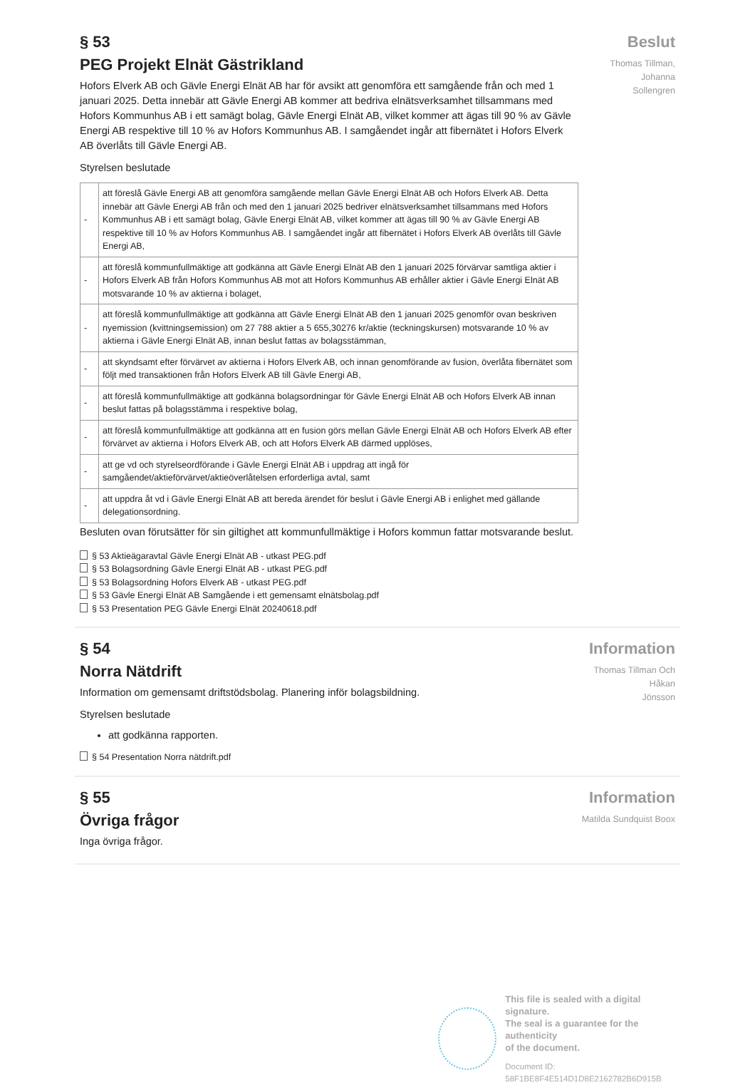§ 53
PEG Projekt Elnät Gästrikland
Hofors Elverk AB och Gävle Energi Elnät AB har för avsikt att genomföra ett samgående från och med 1 januari 2025. Detta innebär att Gävle Energi AB kommer att bedriva elnätsverksamhet tillsammans med Hofors Kommunhus AB i ett samägt bolag, Gävle Energi Elnät AB, vilket kommer att ägas till 90 % av Gävle Energi AB respektive till 10 % av Hofors Kommunhus AB. I samgåendet ingår att fibernätet i Hofors Elverk AB överlåts till Gävle Energi AB.
Styrelsen beslutade
| - | att föreslå Gävle Energi AB att genomföra samgående mellan Gävle Energi Elnät AB och Hofors Elverk AB. Detta innebär att Gävle Energi AB från och med den 1 januari 2025 bedriver elnätsverksamhet tillsammans med Hofors Kommunhus AB i ett samägt bolag, Gävle Energi Elnät AB, vilket kommer att ägas till 90 % av Gävle Energi AB respektive till 10 % av Hofors Kommunhus AB. I samgåendet ingår att fibernätet i Hofors Elverk AB överlåts till Gävle Energi AB, |
| - | att föreslå kommunfullmäktige att godkänna att Gävle Energi Elnät AB den 1 januari 2025 förvärvar samtliga aktier i Hofors Elverk AB från Hofors Kommunhus AB mot att Hofors Kommunhus AB erhåller aktier i Gävle Energi Elnät AB motsvarande 10 % av aktierna i bolaget, |
| - | att föreslå kommunfullmäktige att godkänna att Gävle Energi Elnät AB den 1 januari 2025 genomför ovan beskriven nyemission (kvittningsemission) om 27 788 aktier a 5 655,30276 kr/aktie (teckningskursen) motsvarande 10 % av aktierna i Gävle Energi Elnät AB, innan beslut fattas av bolagsstämman, |
| - | att skyndsamt efter förvärvet av aktierna i Hofors Elverk AB, och innan genomförande av fusion, överlåta fibernätet som följt med transaktionen från Hofors Elverk AB till Gävle Energi AB, |
| - | att föreslå kommunfullmäktige att godkänna bolagsordningar för Gävle Energi Elnät AB och Hofors Elverk AB innan beslut fattas på bolagsstämma i respektive bolag, |
| - | att föreslå kommunfullmäktige att godkänna att en fusion görs mellan Gävle Energi Elnät AB och Hofors Elverk AB efter förvärvet av aktierna i Hofors Elverk AB, och att Hofors Elverk AB därmed upplöses, |
| - | att ge vd och styrelseordförande i Gävle Energi Elnät AB i uppdrag att ingå för samgåendet/aktieförvärvet/aktieöverlåtelsen erforderliga avtal, samt |
| - | att uppdra åt vd i Gävle Energi Elnät AB att bereda ärendet för beslut i Gävle Energi AB i enlighet med gällande delegationsordning. |
Besluten ovan förutsätter för sin giltighet att kommunfullmäktige i Hofors kommun fattar motsvarande beslut.
§ 53 Aktieägaravtal Gävle Energi Elnät AB - utkast PEG.pdf
§ 53 Bolagsordning Gävle Energi Elnät AB - utkast PEG.pdf
§ 53 Bolagsordning Hofors Elverk AB - utkast PEG.pdf
§ 53 Gävle Energi Elnät AB Samgående i ett gemensamt elnätsbolag.pdf
§ 53 Presentation PEG Gävle Energi Elnät 20240618.pdf
Beslut
Thomas Tillman, Johanna
Sollengren
§ 54
Norra Nätdrift
Information om gemensamt driftstödsbolag. Planering inför bolagsbildning.
Styrelsen beslutade
att godkänna rapporten.
§ 54 Presentation Norra nätdrift.pdf
Information
Thomas Tillman Och Håkan
Jönsson
§ 55
Övriga frågor
Inga övriga frågor.
Information
Matilda Sundquist Boox
This file is sealed with a digital signature.
The seal is a guarantee for the authenticity
of the document.
Document ID:
58F1BE8F4E514D1D8E2162782B6D915B